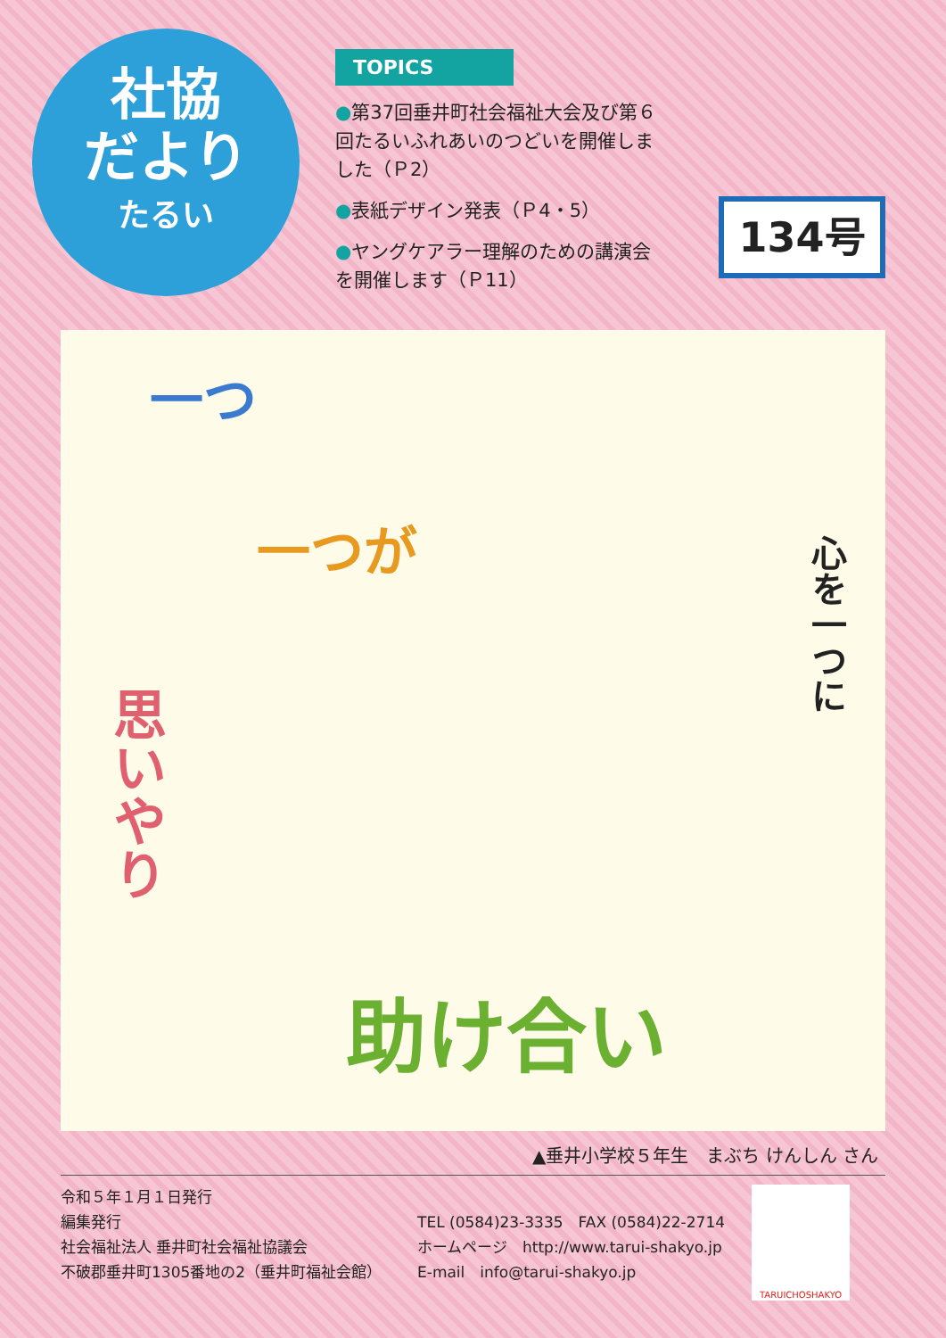社協
だより
たるい
TOPICS
●第37回垂井町社会福祉大会及び第６回たるいふれあいのつどいを開催しました（Ｐ2）
●表紙デザイン発表（Ｐ4・5）
●ヤングケアラー理解のための講演会を開催します（Ｐ11）
134号
一つ
一つが
思いやり
心を一つに
助け合い
▲垂井小学校５年生　まぶち けんしん さん
令和５年１月１日発行
編集発行
社会福祉法人 垂井町社会福祉協議会
不破郡垂井町1305番地の2（垂井町福祉会館）
TEL (0584)23-3335　FAX (0584)22-2714
ホームページ　http://www.tarui-shakyo.jp
E-mail　info@tarui-shakyo.jp
TARUICHOSHAKYO